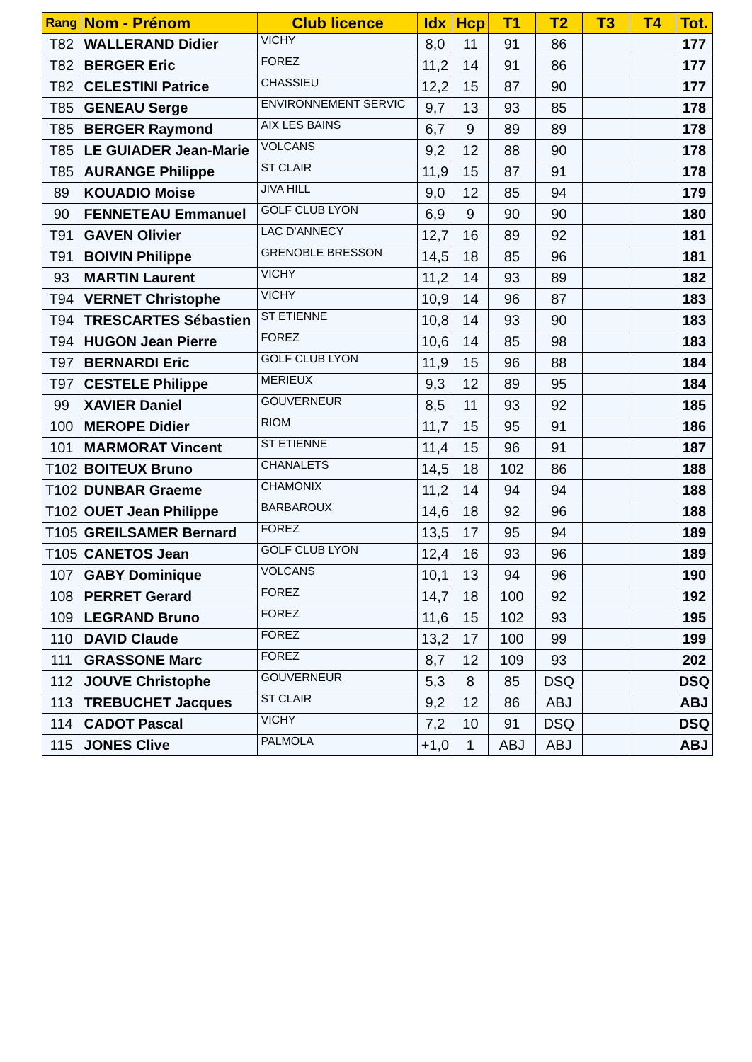| Rang | Nom - Prénom | Club licence | Idx | Hcp | T1 | T2 | T3 | T4 | Tot. |
| --- | --- | --- | --- | --- | --- | --- | --- | --- | --- |
| T82 | WALLERAND Didier | VICHY | 8,0 | 11 | 91 | 86 | | | 177 |
| T82 | BERGER Eric | FOREZ | 11,2 | 14 | 91 | 86 | | | 177 |
| T82 | CELESTINI Patrice | CHASSIEU | 12,2 | 15 | 87 | 90 | | | 177 |
| T85 | GENEAU Serge | ENVIRONNEMENT SERVIC | 9,7 | 13 | 93 | 85 | | | 178 |
| T85 | BERGER Raymond | AIX LES BAINS | 6,7 | 9 | 89 | 89 | | | 178 |
| T85 | LE GUIADER Jean-Marie | VOLCANS | 9,2 | 12 | 88 | 90 | | | 178 |
| T85 | AURANGE Philippe | ST CLAIR | 11,9 | 15 | 87 | 91 | | | 178 |
| 89 | KOUADIO Moise | JIVA HILL | 9,0 | 12 | 85 | 94 | | | 179 |
| 90 | FENNETEAU Emmanuel | GOLF CLUB LYON | 6,9 | 9 | 90 | 90 | | | 180 |
| T91 | GAVEN Olivier | LAC D'ANNECY | 12,7 | 16 | 89 | 92 | | | 181 |
| T91 | BOIVIN Philippe | GRENOBLE BRESSON | 14,5 | 18 | 85 | 96 | | | 181 |
| 93 | MARTIN Laurent | VICHY | 11,2 | 14 | 93 | 89 | | | 182 |
| T94 | VERNET Christophe | VICHY | 10,9 | 14 | 96 | 87 | | | 183 |
| T94 | TRESCARTES Sébastien | ST ETIENNE | 10,8 | 14 | 93 | 90 | | | 183 |
| T94 | HUGON Jean Pierre | FOREZ | 10,6 | 14 | 85 | 98 | | | 183 |
| T97 | BERNARDI Eric | GOLF CLUB LYON | 11,9 | 15 | 96 | 88 | | | 184 |
| T97 | CESTELE Philippe | MERIEUX | 9,3 | 12 | 89 | 95 | | | 184 |
| 99 | XAVIER Daniel | GOUVERNEUR | 8,5 | 11 | 93 | 92 | | | 185 |
| 100 | MEROPE Didier | RIOM | 11,7 | 15 | 95 | 91 | | | 186 |
| 101 | MARMORAT Vincent | ST ETIENNE | 11,4 | 15 | 96 | 91 | | | 187 |
| T102 | BOITEUX Bruno | CHANALETS | 14,5 | 18 | 102 | 86 | | | 188 |
| T102 | DUNBAR Graeme | CHAMONIX | 11,2 | 14 | 94 | 94 | | | 188 |
| T102 | OUET Jean Philippe | BARBAROUX | 14,6 | 18 | 92 | 96 | | | 188 |
| T105 | GREILSAMER Bernard | FOREZ | 13,5 | 17 | 95 | 94 | | | 189 |
| T105 | CANETOS Jean | GOLF CLUB LYON | 12,4 | 16 | 93 | 96 | | | 189 |
| 107 | GABY Dominique | VOLCANS | 10,1 | 13 | 94 | 96 | | | 190 |
| 108 | PERRET Gerard | FOREZ | 14,7 | 18 | 100 | 92 | | | 192 |
| 109 | LEGRAND Bruno | FOREZ | 11,6 | 15 | 102 | 93 | | | 195 |
| 110 | DAVID Claude | FOREZ | 13,2 | 17 | 100 | 99 | | | 199 |
| 111 | GRASSONE Marc | FOREZ | 8,7 | 12 | 109 | 93 | | | 202 |
| 112 | JOUVE Christophe | GOUVERNEUR | 5,3 | 8 | 85 | DSQ | | | DSQ |
| 113 | TREBUCHET Jacques | ST CLAIR | 9,2 | 12 | 86 | ABJ | | | ABJ |
| 114 | CADOT Pascal | VICHY | 7,2 | 10 | 91 | DSQ | | | DSQ |
| 115 | JONES Clive | PALMOLA | +1,0 | 1 | ABJ | ABJ | | | ABJ |